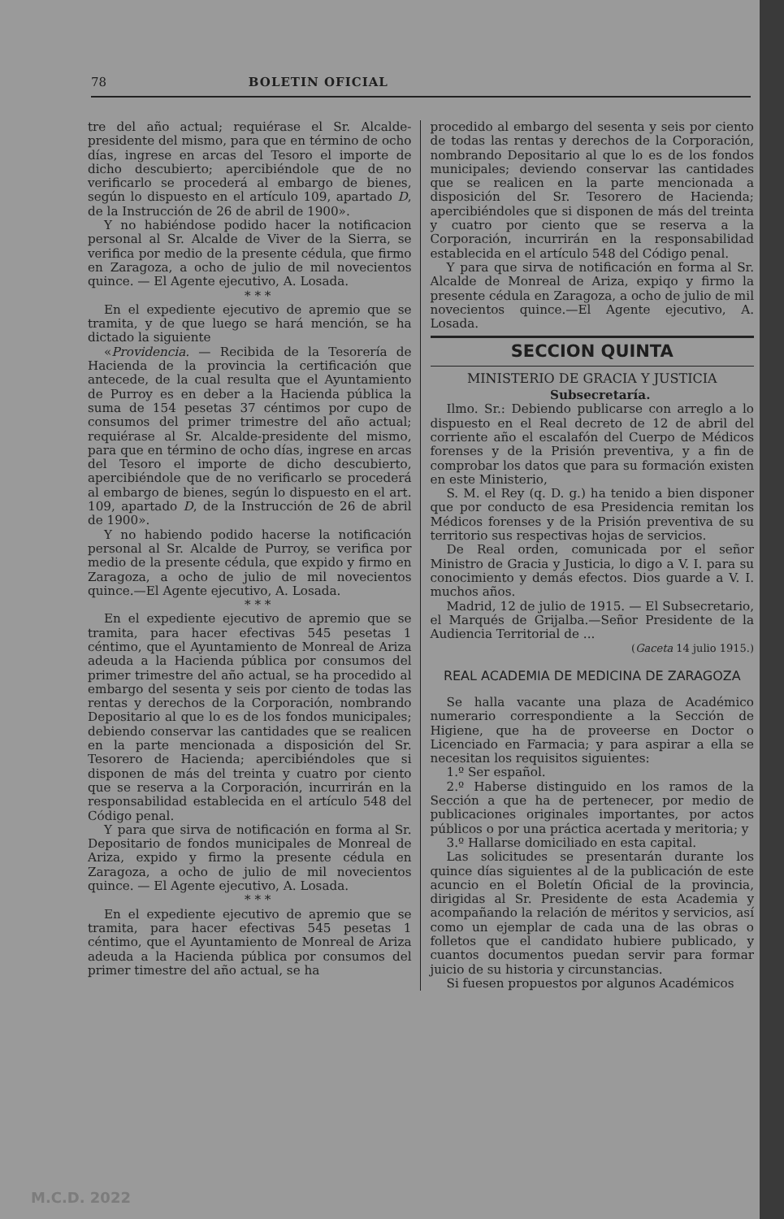78 BOLETIN OFICIAL
tre del año actual; requiérase el Sr. Alcalde-presidente del mismo, para que en término de ocho días, ingrese en arcas del Tesoro el importe de dicho descubierto; apercibiéndole que de no verificarlo se procederá al embargo de bienes, según lo dispuesto en el artículo 109, apartado D, de la Instrucción de 26 de abril de 1900».
Y no habiéndose podido hacer la notificacion personal al Sr. Alcalde de Viver de la Sierra, se verifica por medio de la presente cédula, que firmo en Zaragoza, a ocho de julio de mil novecientos quince. — El Agente ejecutivo, A. Losada.
* * *
En el expediente ejecutivo de apremio que se tramita, y de que luego se hará mención, se ha dictado la siguiente
«Providencia. — Recibida de la Tesorería de Hacienda de la provincia la certificación que antecede, de la cual resulta que el Ayuntamiento de Purroy es en deber a la Hacienda pública la suma de 154 pesetas 37 céntimos por cupo de consumos del primer trimestre del año actual; requiérase al Sr. Alcalde-presidente del mismo, para que en término de ocho días, ingrese en arcas del Tesoro el importe de dicho descubierto, apercibiéndole que de no verificarlo se procederá al embargo de bienes, según lo dispuesto en el art. 109, apartado D, de la Instrucción de 26 de abril de 1900».
Y no habiendo podido hacerse la notificación personal al Sr. Alcalde de Purroy, se verifica por medio de la presente cédula, que expido y firmo en Zaragoza, a ocho de julio de mil novecientos quince.—El Agente ejecutivo, A. Losada.
* * *
En el expediente ejecutivo de apremio que se tramita, para hacer efectivas 545 pesetas 1 céntimo, que el Ayuntamiento de Monreal de Ariza adeuda a la Hacienda pública por consumos del primer trimestre del año actual, se ha procedido al embargo del sesenta y seis por ciento de todas las rentas y derechos de la Corporación, nombrando Depositario al que lo es de los fondos municipales; debiendo conservar las cantidades que se realicen en la parte mencionada a disposición del Sr. Tesorero de Hacienda; apercibiéndoles que si disponen de más del treinta y cuatro por ciento que se reserva a la Corporación, incurrirán en la responsabilidad establecida en el artículo 548 del Código penal.
Y para que sirva de notificación en forma al Sr. Depositario de fondos municipales de Monreal de Ariza, expido y firmo la presente cédula en Zaragoza, a ocho de julio de mil novecientos quince. — El Agente ejecutivo, A. Losada.
* * *
En el expediente ejecutivo de apremio que se tramita, para hacer efectivas 545 pesetas 1 céntimo, que el Ayuntamiento de Monreal de Ariza adeuda a la Hacienda pública por consumos del primer timestre del año actual, se ha
procedido al embargo del sesenta y seis por ciento de todas las rentas y derechos de la Corporación, nombrando Depositario al que lo es de los fondos municipales; deviendo conservar las cantidades que se realicen en la parte mencionada a disposición del Sr. Tesorero de Hacienda; apercibiéndoles que si disponen de más del treinta y cuatro por ciento que se reserva a la Corporación, incurrirán en la responsabilidad establecida en el artículo 548 del Código penal.
Y para que sirva de notificación en forma al Sr. Alcalde de Monreal de Ariza, expiqo y firmo la presente cédula en Zaragoza, a ocho de julio de mil novecientos quince.—El Agente ejecutivo, A. Losada.
SECCION QUINTA
MINISTERIO DE GRACIA Y JUSTICIA
Subsecretaría.
Ilmo. Sr.: Debiendo publicarse con arreglo a lo dispuesto en el Real decreto de 12 de abril del corriente año el escalafón del Cuerpo de Médicos forenses y de la Prisión preventiva, y a fin de comprobar los datos que para su formación existen en este Ministerio,
S. M. el Rey (q. D. g.) ha tenido a bien disponer que por conducto de esa Presidencia remitan los Médicos forenses y de la Prisión preventiva de su territorio sus respectivas hojas de servicios.
De Real orden, comunicada por el señor Ministro de Gracia y Justicia, lo digo a V. I. para su conocimiento y demás efectos. Dios guarde a V. I. muchos años.
Madrid, 12 de julio de 1915. — El Subsecretario, el Marqués de Grijalba.—Señor Presidente de la Audiencia Territorial de ...
(Gaceta 14 julio 1915.)
REAL ACADEMIA DE MEDICINA DE ZARAGOZA
Se halla vacante una plaza de Académico numerario correspondiente a la Sección de Higiene, que ha de proveerse en Doctor o Licenciado en Farmacia; y para aspirar a ella se necesitan los requisitos siguientes:
1.º Ser español.
2.º Haberse distinguido en los ramos de la Sección a que ha de pertenecer, por medio de publicaciones originales importantes, por actos públicos o por una práctica acertada y meritoria; y
3.º Hallarse domiciliado en esta capital.
Las solicitudes se presentarán durante los quince días siguientes al de la publicación de este acuncio en el Boletín Oficial de la provincia, dirigidas al Sr. Presidente de esta Academia y acompañando la relación de méritos y servicios, así como un ejemplar de cada una de las obras o folletos que el candidato hubiere publicado, y cuantos documentos puedan servir para formar juicio de su historia y circunstancias.
Si fuesen propuestos por algunos Académicos
M.C.D. 2022